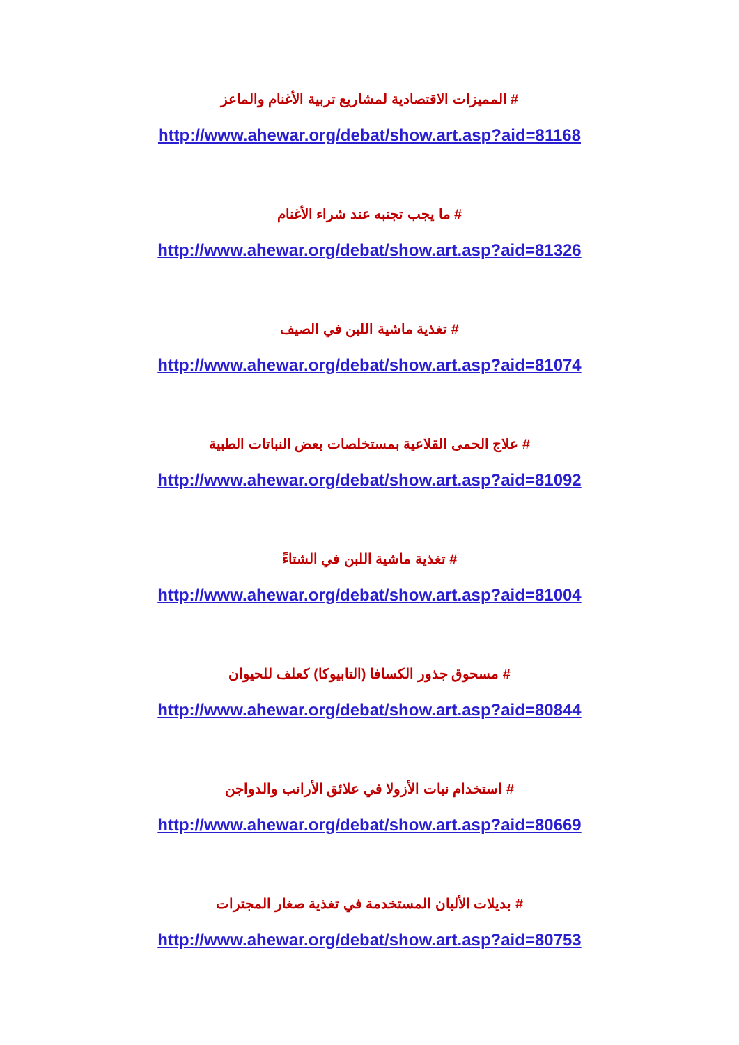# المميزات الاقتصادية لمشاريع تربية الأغنام والماعز
http://www.ahewar.org/debat/show.art.asp?aid=81168
# ما يجب تجنبه عند شراء الأغنام
http://www.ahewar.org/debat/show.art.asp?aid=81326
# تغذية ماشية اللبن في الصيف
http://www.ahewar.org/debat/show.art.asp?aid=81074
# علاج الحمى القلاعية بمستخلصات بعض النباتات الطبية
http://www.ahewar.org/debat/show.art.asp?aid=81092
# تغذية ماشية اللبن في الشتاءً
http://www.ahewar.org/debat/show.art.asp?aid=81004
# مسحوق جذور الكسافا (التابيوكا) كعلف للحيوان
http://www.ahewar.org/debat/show.art.asp?aid=80844
# استخدام نبات الأزولا في علائق الأرانب والدواجن
http://www.ahewar.org/debat/show.art.asp?aid=80669
# بديلات الألبان المستخدمة في تغذية صغار المجترات
http://www.ahewar.org/debat/show.art.asp?aid=80753